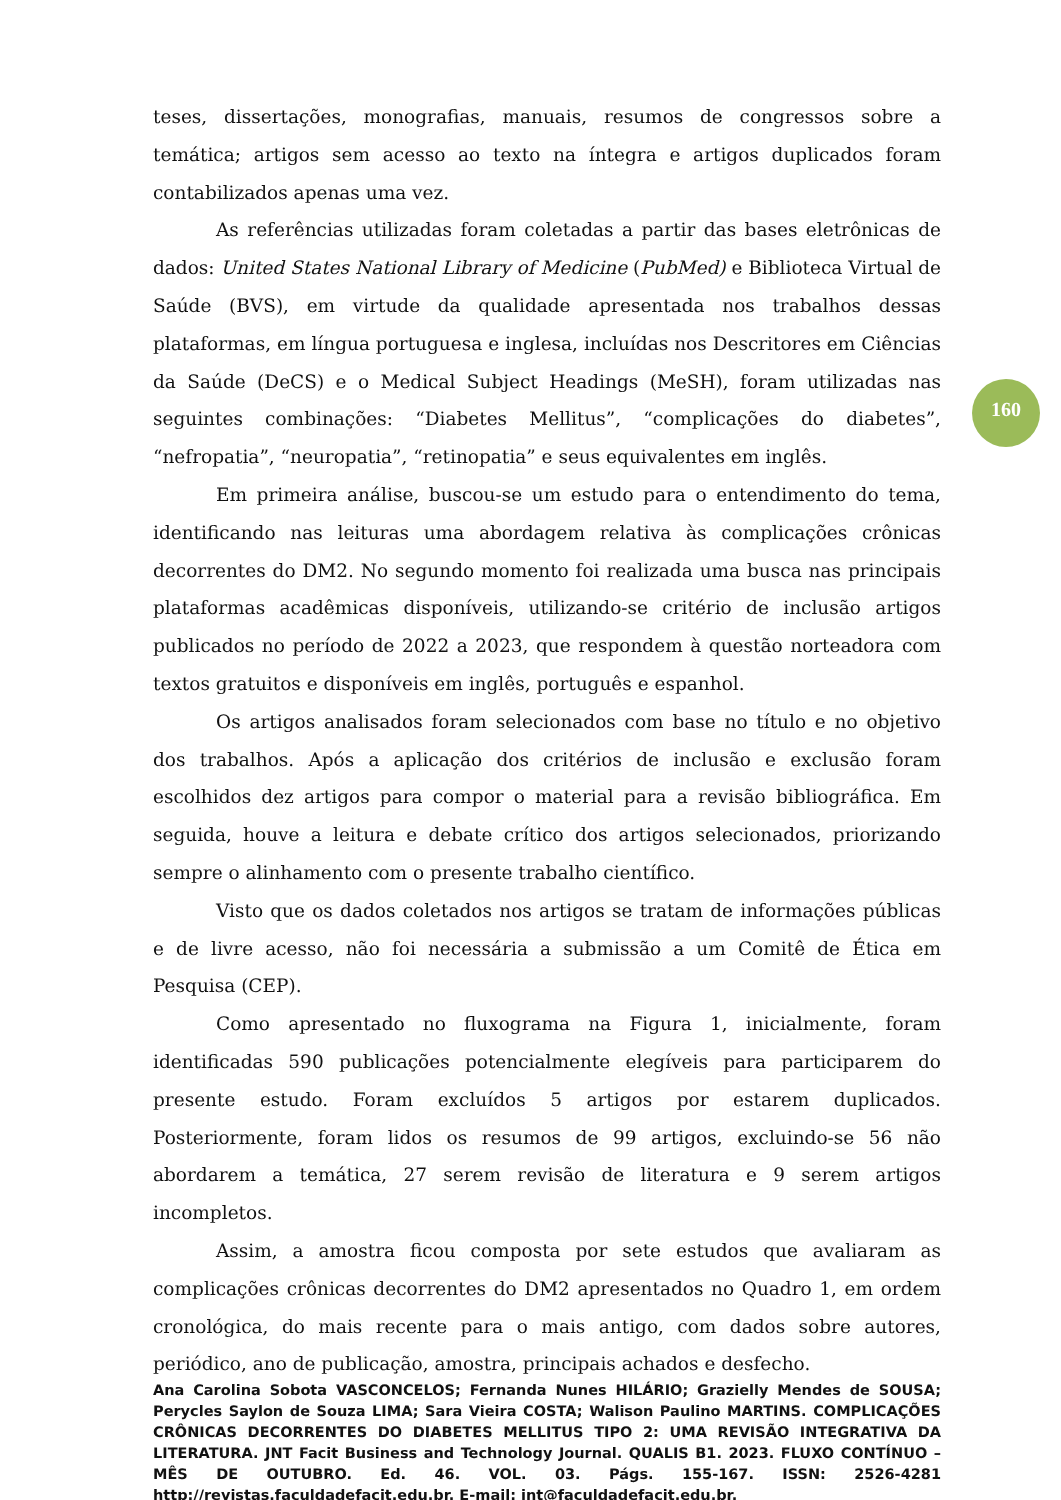teses, dissertações, monografias, manuais, resumos de congressos sobre a temática; artigos sem acesso ao texto na íntegra e artigos duplicados foram contabilizados apenas uma vez.
As referências utilizadas foram coletadas a partir das bases eletrônicas de dados: United States National Library of Medicine (PubMed) e Biblioteca Virtual de Saúde (BVS), em virtude da qualidade apresentada nos trabalhos dessas plataformas, em língua portuguesa e inglesa, incluídas nos Descritores em Ciências da Saúde (DeCS) e o Medical Subject Headings (MeSH), foram utilizadas nas seguintes combinações: “Diabetes Mellitus”, “complicações do diabetes”, “nefropatia”, “neuropatia”, “retinopatia” e seus equivalentes em inglês.
Em primeira análise, buscou-se um estudo para o entendimento do tema, identificando nas leituras uma abordagem relativa às complicações crônicas decorrentes do DM2. No segundo momento foi realizada uma busca nas principais plataformas acadêmicas disponíveis, utilizando-se critério de inclusão artigos publicados no período de 2022 a 2023, que respondem à questão norteadora com textos gratuitos e disponíveis em inglês, português e espanhol.
Os artigos analisados foram selecionados com base no título e no objetivo dos trabalhos. Após a aplicação dos critérios de inclusão e exclusão foram escolhidos dez artigos para compor o material para a revisão bibliográfica. Em seguida, houve a leitura e debate crítico dos artigos selecionados, priorizando sempre o alinhamento com o presente trabalho científico.
Visto que os dados coletados nos artigos se tratam de informações públicas e de livre acesso, não foi necessária a submissão a um Comitê de Ética em Pesquisa (CEP).
Como apresentado no fluxograma na Figura 1, inicialmente, foram identificadas 590 publicações potencialmente elegíveis para participarem do presente estudo. Foram excluídos 5 artigos por estarem duplicados. Posteriormente, foram lidos os resumos de 99 artigos, excluindo-se 56 não abordarem a temática, 27 serem revisão de literatura e 9 serem artigos incompletos.
Assim, a amostra ficou composta por sete estudos que avaliaram as complicações crônicas decorrentes do DM2 apresentados no Quadro 1, em ordem cronológica, do mais recente para o mais antigo, com dados sobre autores, periódico, ano de publicação, amostra, principais achados e desfecho.
160
Ana Carolina Sobota VASCONCELOS; Fernanda Nunes HILÁRIO; Grazielly Mendes de SOUSA; Perycles Saylon de Souza LIMA; Sara Vieira COSTA; Walison Paulino MARTINS. COMPLICAÇÕES CRÔNICAS DECORRENTES DO DIABETES MELLITUS TIPO 2: UMA REVISÃO INTEGRATIVA DA LITERATURA. JNT Facit Business and Technology Journal. QUALIS B1. 2023. FLUXO CONTÍNUO – MÊS DE OUTUBRO. Ed. 46. VOL. 03. Págs. 155-167. ISSN: 2526-4281 http://revistas.faculdadefacit.edu.br. E-mail: jnt@faculdadefacit.edu.br.